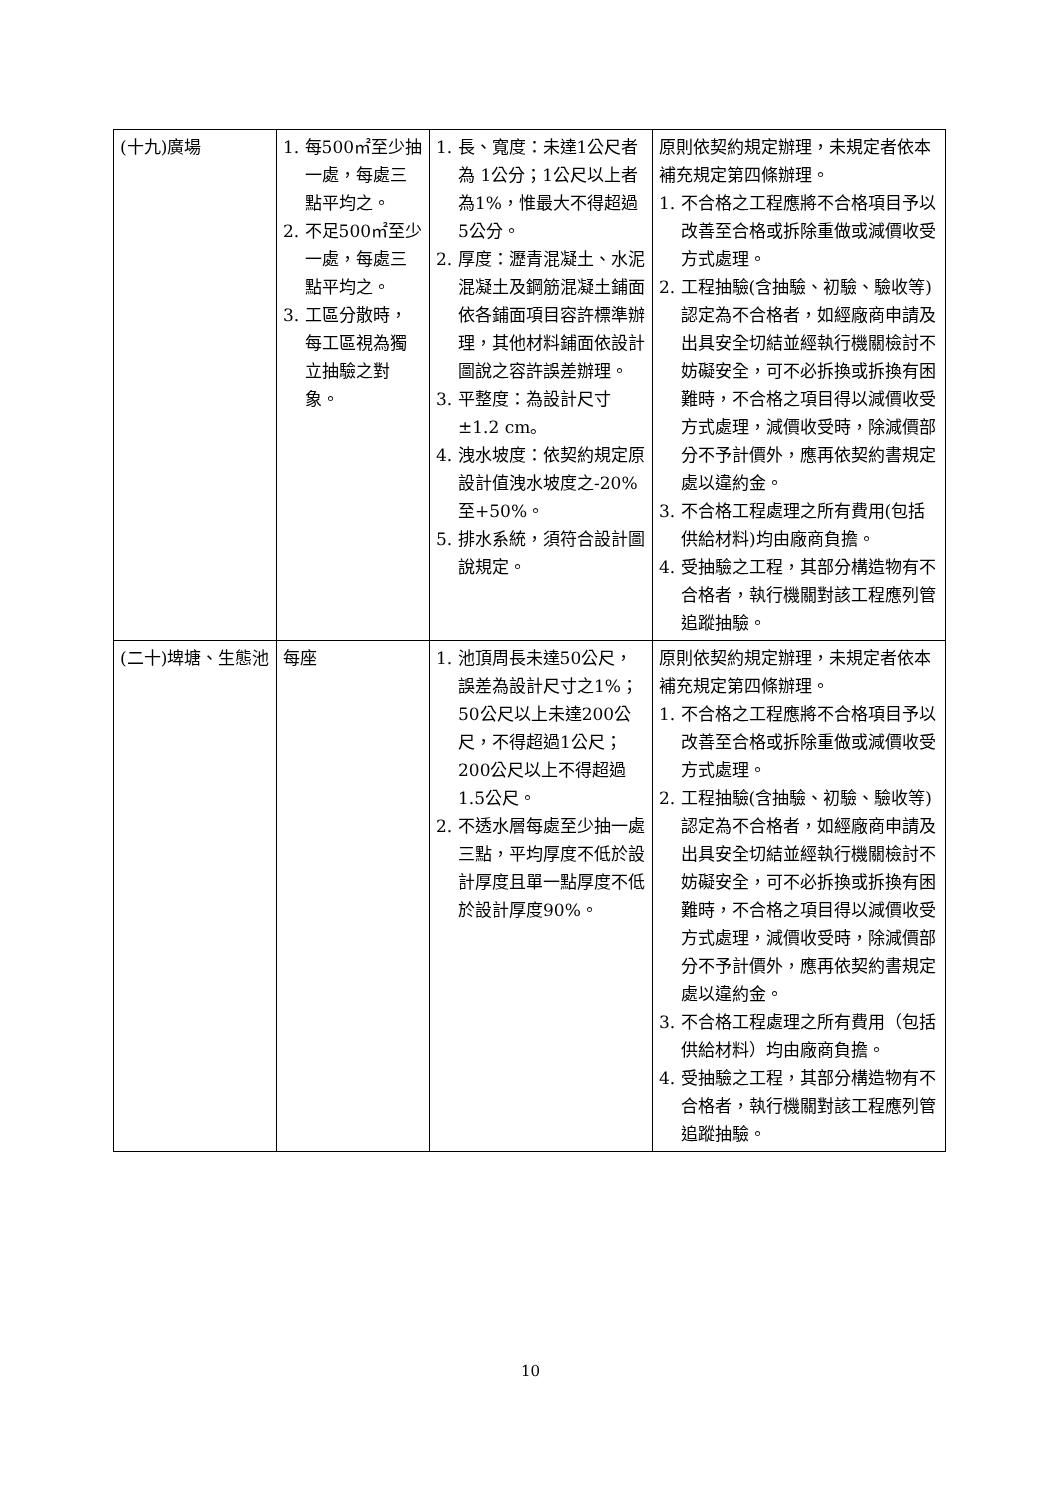| (十九)廣場 | 1. 每500㎡至少抽一處，每處三點平均之。 2. 不足500㎡至少一處，每處三點平均之。 3. 工區分散時，每工區視為獨立抽驗之對象。 | 1. 長、寬度：未達1公尺者為 1公分；1公尺以上者為1%，惟最大不得超過5公分。 2. 厚度：瀝青混凝土、水泥混凝土及鋼筋混凝土鋪面依各鋪面項目容許標準辦理，其他材料鋪面依設計圖說之容許誤差辦理。 3. 平整度：為設計尺寸±1.2 cm。 4. 洩水坡度：依契約規定原設計值洩水坡度之-20%至+50%。 5. 排水系統，須符合設計圖說規定。 | 原則依契約規定辦理，未規定者依本補充規定第四條辦理。 1. 不合格之工程應將不合格項目予以改善至合格或拆除重做或減價收受方式處理。 2. 工程抽驗(含抽驗、初驗、驗收等)認定為不合格者，如經廠商申請及出具安全切結並經執行機關檢討不妨礙安全，可不必拆換或拆換有困難時，不合格之項目得以減價收受方式處理，減價收受時，除減價部分不予計價外，應再依契約書規定處以違約金。 3. 不合格工程處理之所有費用(包括供給材料)均由廠商負擔。 4. 受抽驗之工程，其部分構造物有不合格者，執行機關對該工程應列管追蹤抽驗。 |
| (二十)埤塘、生態池 | 每座 | 1. 池頂周長未達50公尺，誤差為設計尺寸之1%；50公尺以上未達200公尺，不得超過1公尺；200公尺以上不得超過1.5公尺。 2. 不透水層每處至少抽一處三點，平均厚度不低於設計厚度且單一點厚度不低於設計厚度90%。 | 原則依契約規定辦理，未規定者依本補充規定第四條辦理。 1. 不合格之工程應將不合格項目予以改善至合格或拆除重做或減價收受方式處理。 2. 工程抽驗(含抽驗、初驗、驗收等)認定為不合格者，如經廠商申請及出具安全切結並經執行機關檢討不妨礙安全，可不必拆換或拆換有困難時，不合格之項目得以減價收受方式處理，減價收受時，除減價部分不予計價外，應再依契約書規定處以違約金。 3. 不合格工程處理之所有費用（包括供給材料）均由廠商負擔。 4. 受抽驗之工程，其部分構造物有不合格者，執行機關對該工程應列管追蹤抽驗。 |
10